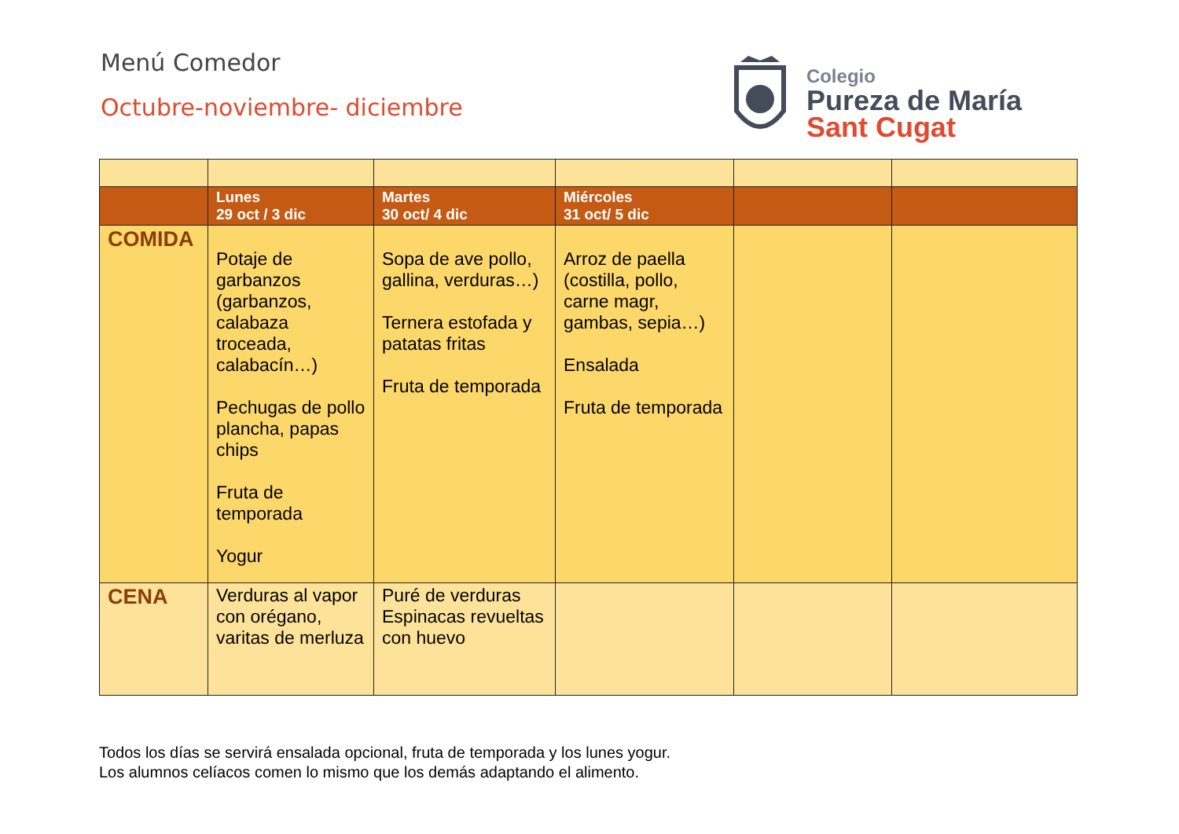Menú Comedor
Octubre-noviembre- diciembre
Colegio
Pureza de María
Sant Cugat
| | Lunes 29 oct / 3 dic | Martes 30 oct/ 4 dic | Miércoles 31 oct/ 5 dic | | |
| --- | --- | --- | --- | --- | --- |
| COMIDA | Potaje de garbanzos (garbanzos, calabaza troceada, calabacín…) Pechugas de pollo plancha, papas chips Fruta de temporada Yogur | Sopa de ave pollo, gallina, verduras…) Ternera estofada y patatas fritas Fruta de temporada | Arroz de paella (costilla, pollo, carne magr, gambas, sepia…) Ensalada Fruta de temporada | | |
| CENA | Verduras al vapor con orégano, varitas de merluza | Puré de verduras Espinacas revueltas con huevo | | | |
Todos los días se servirá ensalada opcional, fruta de temporada y los lunes yogur.
Los alumnos celíacos comen lo mismo que los demás adaptando el alimento.